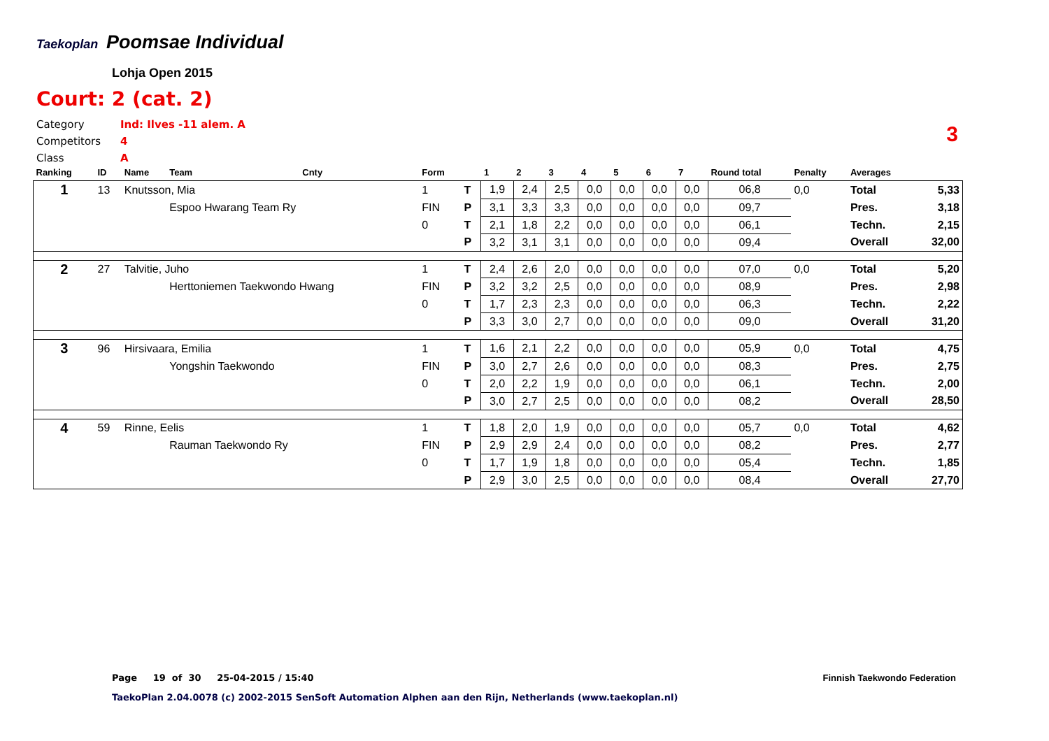Taekoplan
Poomsae Individual
Lohja Open 2015
Court: 2 (cat. 2)
Category Ind: Ilves -11 alem. A
Competitors 4
Class A
3
| Ranking | ID | Name | Team | Cnty | Form | | 1 | 2 | 3 | 4 | 5 | 6 | 7 | Round total | Penalty | Averages | |
| --- | --- | --- | --- | --- | --- | --- | --- | --- | --- | --- | --- | --- | --- | --- | --- | --- | --- |
| 1 | 13 | Knutsson, Mia | | | 1 | T | 1,9 | 2,4 | 2,5 | 0,0 | 0,0 | 0,0 | 0,0 | 06,8 | 0,0 | Total | 5,33 |
| | | | Espoo Hwarang Team Ry | | FIN | P | 3,1 | 3,3 | 3,3 | 0,0 | 0,0 | 0,0 | 0,0 | 09,7 | | Pres. | 3,18 |
| | | | | | 0 | T | 2,1 | 1,8 | 2,2 | 0,0 | 0,0 | 0,0 | 0,0 | 06,1 | | Techn. | 2,15 |
| | | | | | | P | 3,2 | 3,1 | 3,1 | 0,0 | 0,0 | 0,0 | 0,0 | 09,4 | | Overall | 32,00 |
| 2 | 27 | Talvitie, Juho | | | 1 | T | 2,4 | 2,6 | 2,0 | 0,0 | 0,0 | 0,0 | 0,0 | 07,0 | 0,0 | Total | 5,20 |
| | | | Herttoniemen Taekwondo Hwang | | FIN | P | 3,2 | 3,2 | 2,5 | 0,0 | 0,0 | 0,0 | 0,0 | 08,9 | | Pres. | 2,98 |
| | | | | | 0 | T | 1,7 | 2,3 | 2,3 | 0,0 | 0,0 | 0,0 | 0,0 | 06,3 | | Techn. | 2,22 |
| | | | | | | P | 3,3 | 3,0 | 2,7 | 0,0 | 0,0 | 0,0 | 0,0 | 09,0 | | Overall | 31,20 |
| 3 | 96 | Hirsivaara, Emilia | | | 1 | T | 1,6 | 2,1 | 2,2 | 0,0 | 0,0 | 0,0 | 0,0 | 05,9 | 0,0 | Total | 4,75 |
| | | | Yongshin Taekwondo | | FIN | P | 3,0 | 2,7 | 2,6 | 0,0 | 0,0 | 0,0 | 0,0 | 08,3 | | Pres. | 2,75 |
| | | | | | 0 | T | 2,0 | 2,2 | 1,9 | 0,0 | 0,0 | 0,0 | 0,0 | 06,1 | | Techn. | 2,00 |
| | | | | | | P | 3,0 | 2,7 | 2,5 | 0,0 | 0,0 | 0,0 | 0,0 | 08,2 | | Overall | 28,50 |
| 4 | 59 | Rinne, Eelis | | | 1 | T | 1,8 | 2,0 | 1,9 | 0,0 | 0,0 | 0,0 | 0,0 | 05,7 | 0,0 | Total | 4,62 |
| | | | Rauman Taekwondo Ry | | FIN | P | 2,9 | 2,9 | 2,4 | 0,0 | 0,0 | 0,0 | 0,0 | 08,2 | | Pres. | 2,77 |
| | | | | | 0 | T | 1,7 | 1,9 | 1,8 | 0,0 | 0,0 | 0,0 | 0,0 | 05,4 | | Techn. | 1,85 |
| | | | | | | P | 2,9 | 3,0 | 2,5 | 0,0 | 0,0 | 0,0 | 0,0 | 08,4 | | Overall | 27,70 |
Page 19 of 30 25-04-2015 / 15:40
Finnish Taekwondo Federation
TaekoPlan 2.04.0078 (c) 2002-2015 SenSoft Automation Alphen aan den Rijn, Netherlands (www.taekoplan.nl)